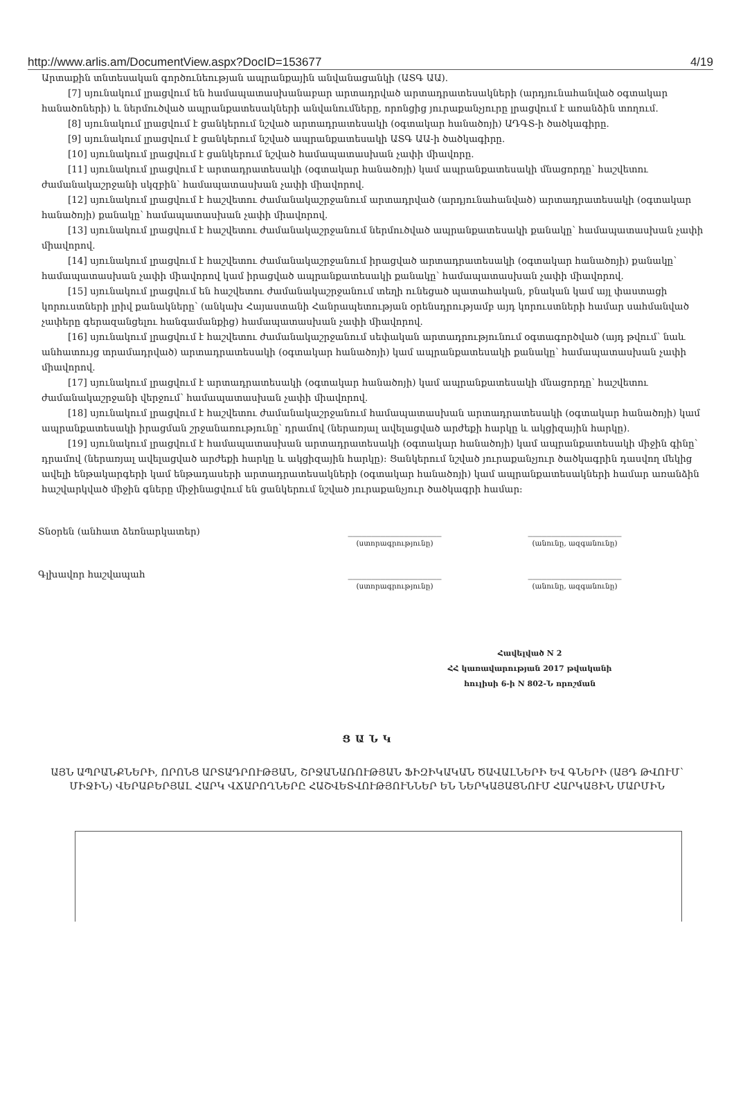http://www.arlis.am/DocumentView.aspx?DocID=153677 4/19
Արտաքին տնտեսական գործունեության ապրանքային անվանացանկի (ԱՏԳ ԱԱ).
[7] սյունակում լրացվում են համապատասխանաբար արտադրված արտադրատեսակների (արդյունահանված օգտակար հանածոների) և ներմուծված ապրանքատեսակների անվանումները, որոնցից յուրաքանչյուրը լրացվում է առանձին տողում.
[8] սյունակում լրացվում է ցանկերում նշված արտադրատեսակի (օգտակար հանածոյի) ԱԴԳՏ-ի ծածկագիրը.
[9] սյունակում լրացվում է ցանկերում նշված ապրանքատեսակի ԱՏԳ ԱԱ-ի ծածկագիրը.
[10] սյունակում լրացվում է ցանկերում նշված համապատասխան չափի միավորը.
[11] սյունակում լրացվում է արտադրատեսակի (օգտակար հանածոյի) կամ ապրանքատեսակի մնացորդը՝ հաշվետու ժամանակաշրջանի սկզբին՝ համապատասխան չափի միավորով.
[12] սյունակում լրացվում է հաշվետու ժամանակաշրջանում արտադրված (արդյունահանված) արտադրատեսակի (օգտակար հանածոյի) քանակը՝ համապատասխան չափի միավորով.
[13] սյունակում լրացվում է հաշվետու ժամանակաշրջանում ներմուծված ապրանքատեսակի քանակը՝ համապատասխան չափի միավորով.
[14] սյունակում լրացվում է հաշվետու ժամանակաշրջանում իրացված արտադրատեսակի (օգտակար հանածոյի) քանակը՝ համապատասխան չափի միավորով կամ իրացված ապրանքատեսակի քանակը՝ համապատասխան չափի միավորով.
[15] սյունակում լրացվում են հաշվետու ժամանակաշրջանում տեղի ունեցած պատահական, բնական կամ այլ փաստացի կորուստների լրիվ քանակները՝ (անկախ Հայաստանի Հանրապետության օրենսդրությամբ այդ կորուստների համար սահմանված չափերը գերազանցելու հանգամանքից) համապատասխան չափի միավորով.
[16] սյունակում լրացվում է հաշվետու ժամանակաշրջանում սեփական արտադրությունում օգտագործված (այդ թվում՝ նաև անհատույց տրամադրված) արտադրատեսակի (օգտակար հանածոյի) կամ ապրանքատեսակի քանակը՝ համապատասխան չափի միավորով.
[17] սյունակում լրացվում է արտադրատեսակի (օգտակար հանածոյի) կամ ապրանքատեսակի մնացորդը՝ հաշվետու ժամանակաշրջանի վերջում՝ համապատասխան չափի միավորով.
[18] սյունակում լրացվում է հաշվետու ժամանակաշրջանում համապատասխան արտադրատեսակի (օգտակար հանածոյի) կամ ապրանքատեսակի իրացման շրջանառությունը՝ դրամով (ներառյալ ավելացված արժեքի հարկը և ակցիզային հարկը).
[19] սյունակում լրացվում է համապատասխան արտադրատեսակի (օգտակար հանածոյի) կամ ապրանքատեսակի միջին գինը՝ դրամով (ներառյալ ավելացված արժեքի հարկը և ակցիզային հարկը)։ Ցանկերում նշված յուրաքանչյուր ծածկագրին դասվող մեկից ավելի ենթակարգերի կամ ենթադասերի արտադրատեսակների (օգտակար հանածոյի) կամ ապրանքատեսակների համար առանձին հաշվարկված միջին գները միջինացվում են ցանկերում նշված յուրաքանչյուր ծածկագրի համար։
Տնօրեն (անհատ ձեռնարկատեր) ____________________
(ստորագրությունը)
____________________
(անունը, ազգանունը)
Գլխավոր հաշվապահ ____________________
(ստորագրությունը)
____________________
(անունը, ազգանունը)
Հավելված N 2
ՀՀ կառավարության 2017 թվականի
հուլիսի 6-ի N 802-Ն որոշման
Ց Ա Ն Կ
ԱՅՆ ԱՊՐԱՆՔՆԵՐԻ, ՈՐՈՆՑ ԱՐՏԱԴՐՈՒԹՅԱՆ, ՇՐՋԱՆԱՌՈՒԹՅԱՆ ՖԻԶԻԿԱԿԱՆ ԾԱՎԱԼՆԵՐԻ ԵՎ ԳՆԵՐԻ (ԱՅԴ ԹՎՈՒՄ՝ ՄԻՋԻՆ) ՎԵՐԱԲԵՐՅԱԼ ՀԱՐԿ ՎՃԱՐՈՂՆԵՐԸ ՀԱՇՎԵՏՎՈՒԹՅՈՒՆՆԵՐ ԵՆ ՆԵՐԿԱՅԱՑՆՈՒՄ ՀԱՐԿԱՅԻՆ ՄԱՐՄԻՆ